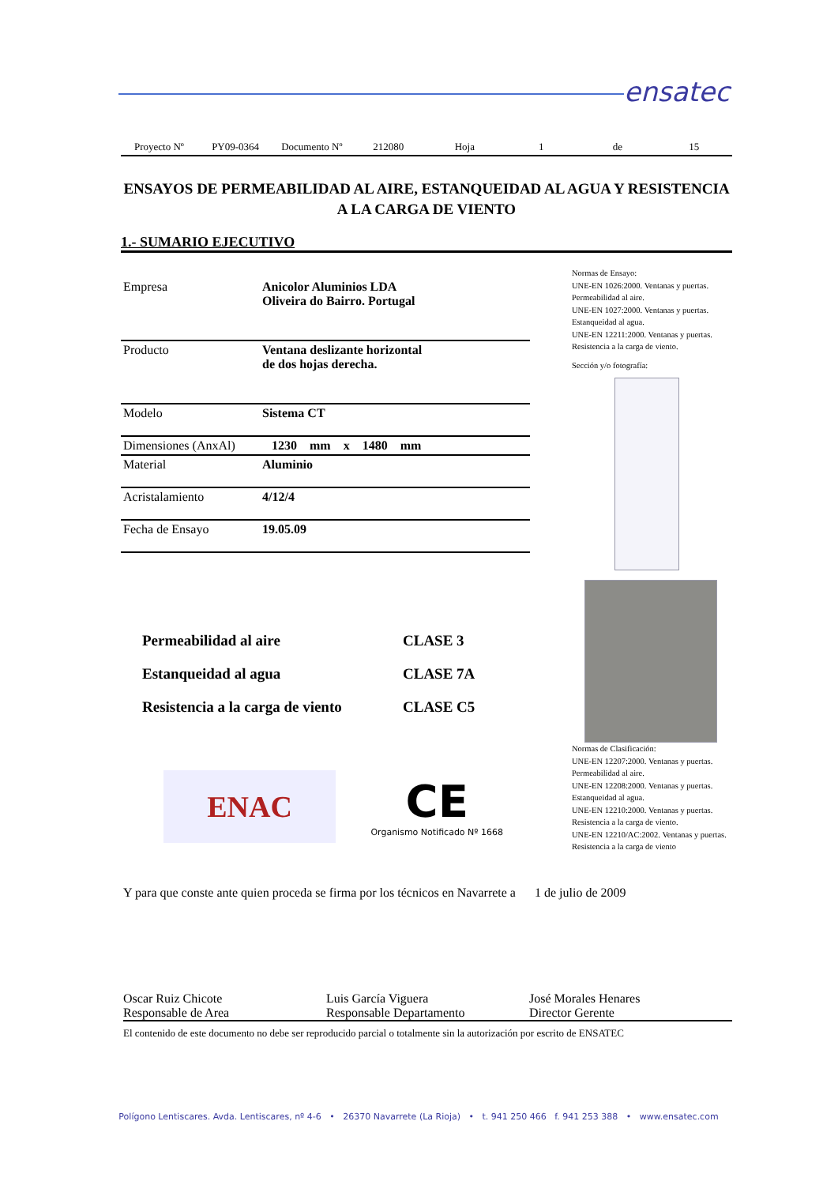ensatec
Proyecto Nº PY09-0364 Documento Nº 212080 Hoja 1 de 15
ENSAYOS DE PERMEABILIDAD AL AIRE, ESTANQUEIDAD AL AGUA Y RESISTENCIA A LA CARGA DE VIENTO
1.- SUMARIO EJECUTIVO
| Empresa | Anicolor Aluminios LDA Oliveira do Bairro. Portugal |
| Producto | Ventana deslizante horizontal de dos hojas derecha. |
| Modelo | Sistema CT |
| Dimensiones (AnxAl) | 1230 mm x 1480 mm |
| Material | Aluminio |
| Acristalamiento | 4/12/4 |
| Fecha de Ensayo | 19.05.09 |
Normas de Ensayo:
UNE-EN 1026:2000. Ventanas y puertas. Permeabilidad al aire.
UNE-EN 1027:2000. Ventanas y puertas. Estanqueidad al agua.
UNE-EN 12211:2000. Ventanas y puertas. Resistencia a la carga de viento.
Sección y/o fotografía:
Normas de Clasificación:
UNE-EN 12207:2000. Ventanas y puertas. Permeabilidad al aire.
UNE-EN 12208:2000. Ventanas y puertas. Estanqueidad al agua.
UNE-EN 12210:2000. Ventanas y puertas. Resistencia a la carga de viento.
UNE-EN 12210/AC:2002. Ventanas y puertas. Resistencia a la carga de viento
| Permeabilidad al aire | CLASE 3 |
| Estanqueidad al agua | CLASE 7A |
| Resistencia a la carga de viento | CLASE C5 |
ENAC
CE
Organismo Notificado Nº 1668
Y para que conste ante quien proceda se firma por los técnicos en Navarrete a 1 de julio de 2009
Oscar Ruiz Chicote
Responsable de Area
Luis García Viguera
Responsable Departamento
José Morales Henares
Director Gerente
El contenido de este documento no debe ser reproducido parcial o totalmente sin la autorización por escrito de ENSATEC
Polígono Lentiscares. Avda. Lentiscares, nº 4-6 • 26370 Navarrete (La Rioja) • t. 941 250 466 f. 941 253 388 • www.ensatec.com